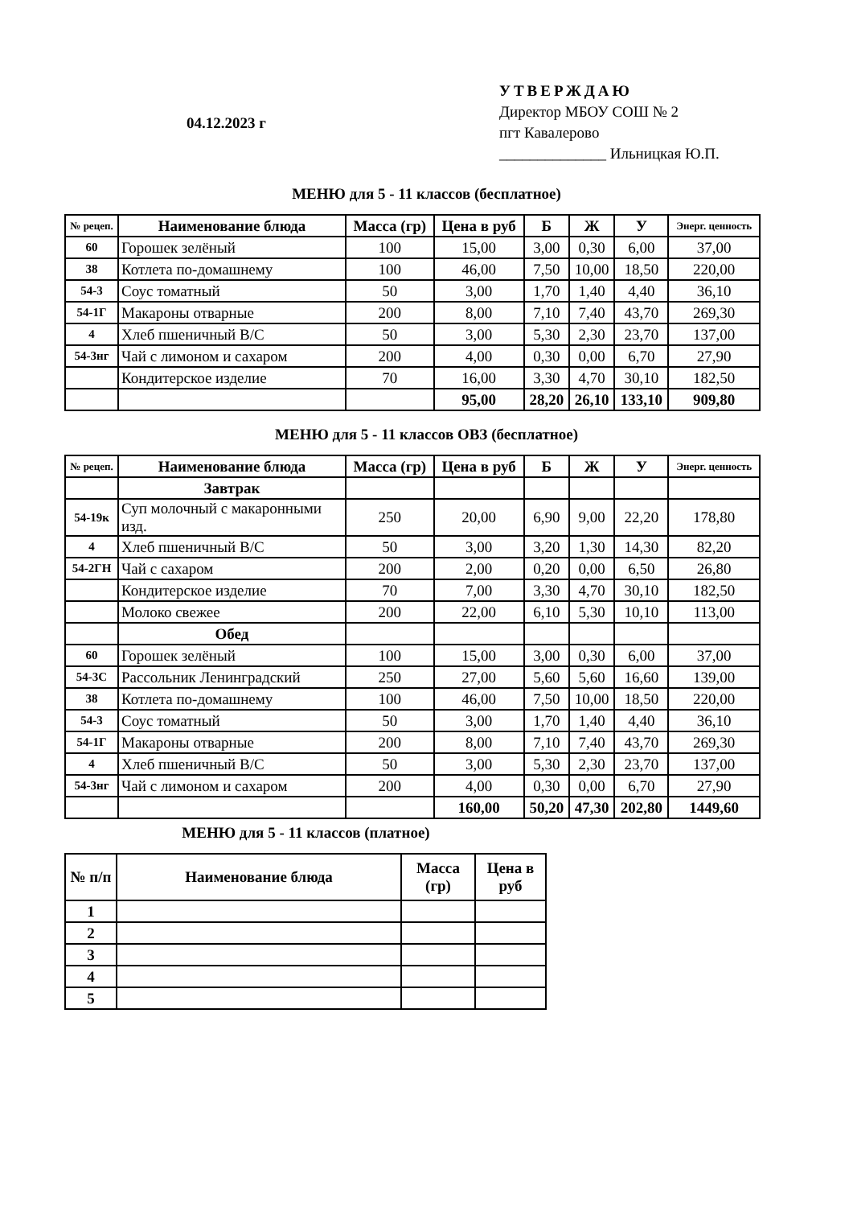04.12.2023 г
УТВЕРЖДАЮ
Директор МБОУ СОШ № 2
пгт Кавалерово
______________ Ильницкая Ю.П.
МЕНЮ для 5 - 11 классов (бесплатное)
| № рецеп. | Наименование блюда | Масса (гр) | Цена в руб | Б | Ж | У | Энерг. ценность |
| --- | --- | --- | --- | --- | --- | --- | --- |
| 60 | Горошек зелёный | 100 | 15,00 | 3,00 | 0,30 | 6,00 | 37,00 |
| 38 | Котлета по-домашнему | 100 | 46,00 | 7,50 | 10,00 | 18,50 | 220,00 |
| 54-3 | Соус томатный | 50 | 3,00 | 1,70 | 1,40 | 4,40 | 36,10 |
| 54-1Г | Макароны отварные | 200 | 8,00 | 7,10 | 7,40 | 43,70 | 269,30 |
| 4 | Хлеб пшеничный В/С | 50 | 3,00 | 5,30 | 2,30 | 23,70 | 137,00 |
| 54-3нг | Чай с лимоном и сахаром | 200 | 4,00 | 0,30 | 0,00 | 6,70 | 27,90 |
| | Кондитерское изделие | 70 | 16,00 | 3,30 | 4,70 | 30,10 | 182,50 |
| | | | 95,00 | 28,20 | 26,10 | 133,10 | 909,80 |
МЕНЮ для 5 - 11 классов ОВЗ (бесплатное)
| № рецеп. | Наименование блюда | Масса (гр) | Цена в руб | Б | Ж | У | Энерг. ценность |
| --- | --- | --- | --- | --- | --- | --- | --- |
| | Завтрак | | | | | | |
| 54-19к | Суп молочный с макаронными изд. | 250 | 20,00 | 6,90 | 9,00 | 22,20 | 178,80 |
| 4 | Хлеб пшеничный В/С | 50 | 3,00 | 3,20 | 1,30 | 14,30 | 82,20 |
| 54-2ГН | Чай с сахаром | 200 | 2,00 | 0,20 | 0,00 | 6,50 | 26,80 |
| | Кондитерское изделие | 70 | 7,00 | 3,30 | 4,70 | 30,10 | 182,50 |
| | Молоко свежее | 200 | 22,00 | 6,10 | 5,30 | 10,10 | 113,00 |
| | Обед | | | | | | |
| 60 | Горошек зелёный | 100 | 15,00 | 3,00 | 0,30 | 6,00 | 37,00 |
| 54-3С | Рассольник Ленинградский | 250 | 27,00 | 5,60 | 5,60 | 16,60 | 139,00 |
| 38 | Котлета по-домашнему | 100 | 46,00 | 7,50 | 10,00 | 18,50 | 220,00 |
| 54-3 | Соус томатный | 50 | 3,00 | 1,70 | 1,40 | 4,40 | 36,10 |
| 54-1Г | Макароны отварные | 200 | 8,00 | 7,10 | 7,40 | 43,70 | 269,30 |
| 4 | Хлеб пшеничный В/С | 50 | 3,00 | 5,30 | 2,30 | 23,70 | 137,00 |
| 54-3нг | Чай с лимоном и сахаром | 200 | 4,00 | 0,30 | 0,00 | 6,70 | 27,90 |
| | | | 160,00 | 50,20 | 47,30 | 202,80 | 1449,60 |
МЕНЮ для 5 - 11 классов (платное)
| № п/п | Наименование блюда | Масса (гр) | Цена в руб |
| --- | --- | --- | --- |
| 1 | | | |
| 2 | | | |
| 3 | | | |
| 4 | | | |
| 5 | | | |